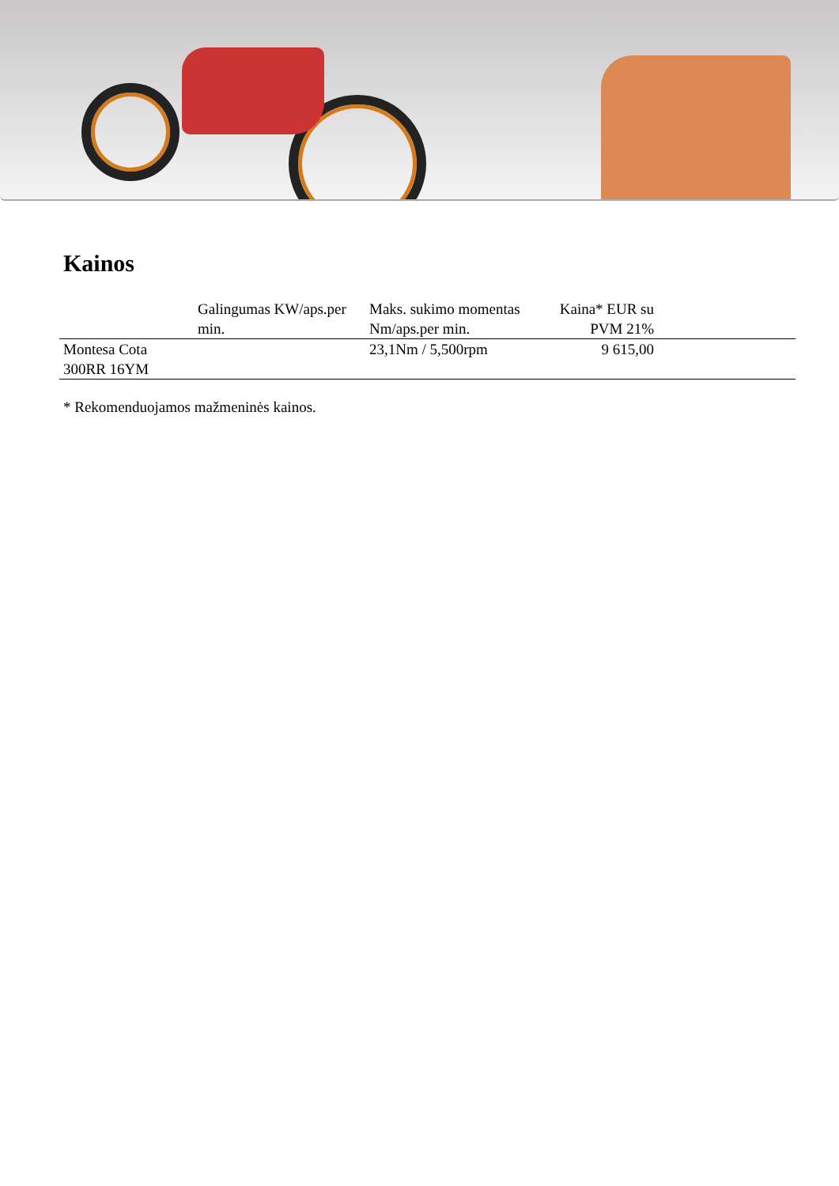Kainos
| | Galingumas KW/aps.per min. | Maks. sukimo momentas Nm/aps.per min. | Kaina* EUR su PVM 21% | |
| --- | --- | --- | --- | --- |
| Montesa Cota 300RR 16YM | | 23,1Nm / 5,500rpm | 9 615,00 | |
* Rekomenduojamos mažmeninės kainos.